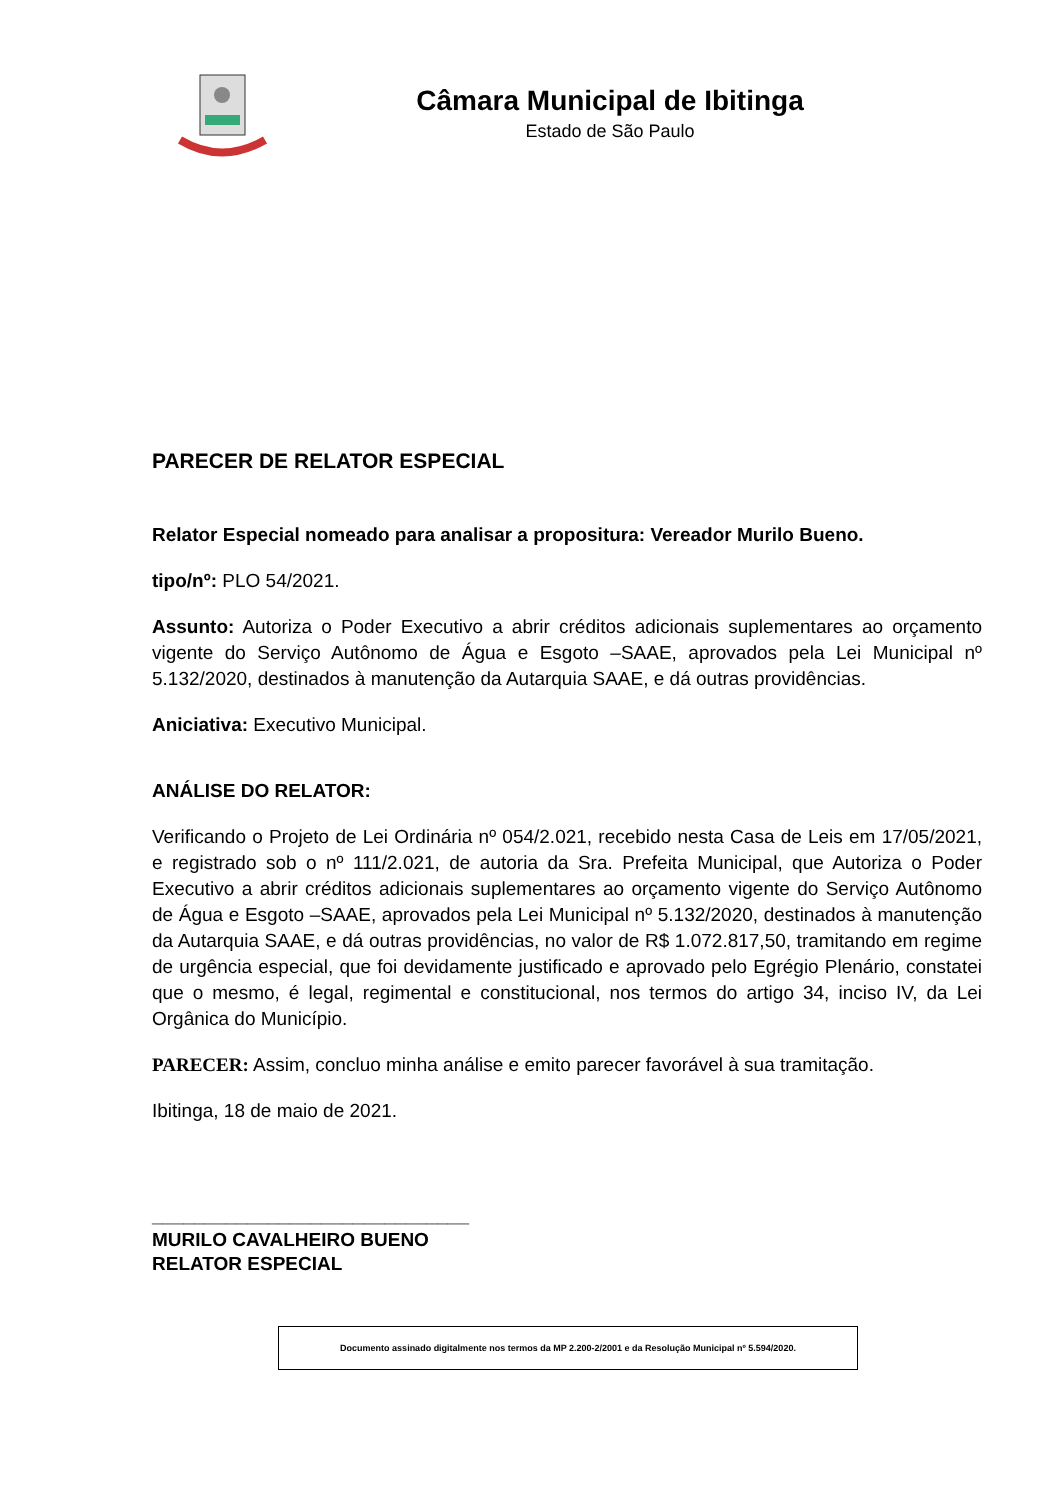Câmara Municipal de Ibitinga
Estado de São Paulo
PARECER DE RELATOR ESPECIAL
Relator Especial nomeado para analisar a propositura: Vereador Murilo Bueno.
tipo/nº: PLO 54/2021.
Assunto: Autoriza o Poder Executivo a abrir créditos adicionais suplementares ao orçamento vigente do Serviço Autônomo de Água e Esgoto –SAAE, aprovados pela Lei Municipal nº 5.132/2020, destinados à manutenção da Autarquia SAAE, e dá outras providências.
Aniciativa: Executivo Municipal.
ANÁLISE DO RELATOR:
Verificando o Projeto de Lei Ordinária nº 054/2.021, recebido nesta Casa de Leis em 17/05/2021, e registrado sob o nº 111/2.021, de autoria da Sra. Prefeita Municipal, que Autoriza o Poder Executivo a abrir créditos adicionais suplementares ao orçamento vigente do Serviço Autônomo de Água e Esgoto –SAAE, aprovados pela Lei Municipal nº 5.132/2020, destinados à manutenção da Autarquia SAAE, e dá outras providências, no valor de R$ 1.072.817,50, tramitando em regime de urgência especial, que foi devidamente justificado e aprovado pelo Egrégio Plenário, constatei que o mesmo, é legal, regimental e constitucional, nos termos do artigo 34, inciso IV, da Lei Orgânica do Município.
PARECER: Assim, concluo minha análise e emito parecer favorável à sua tramitação.
Ibitinga, 18 de maio de 2021.
______________________________
MURILO CAVALHEIRO BUENO
RELATOR ESPECIAL
Documento assinado digitalmente nos termos da MP 2.200-2/2001 e da Resolução Municipal nº 5.594/2020.